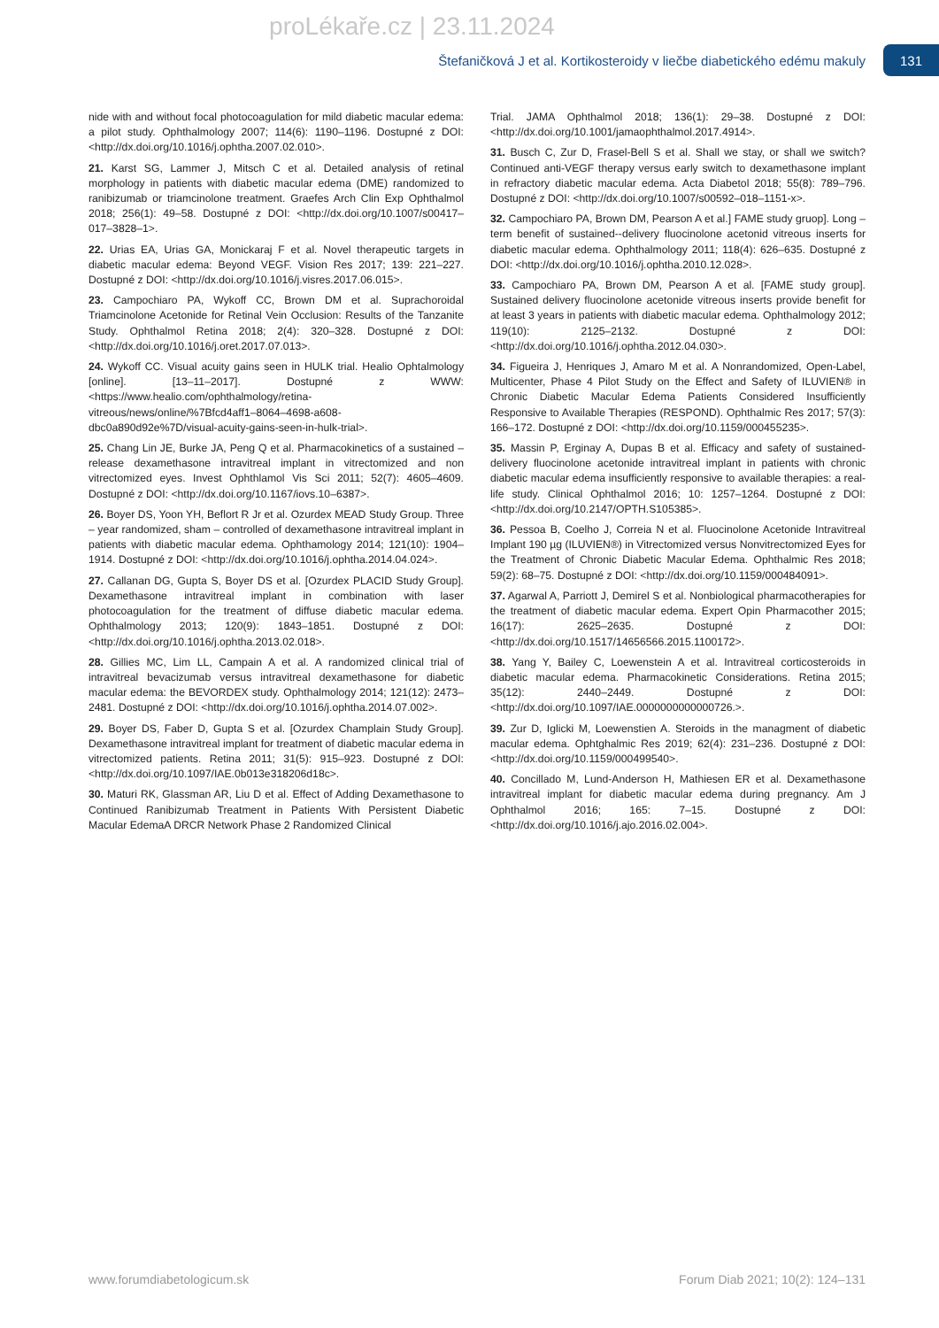proLékaře.cz | 23.11.2024
Štefaničková J et al. Kortikosteroidy v liečbe diabetického edému makuly 131
nide with and without focal photocoagulation for mild diabetic macular edema: a pilot study. Ophthalmology 2007; 114(6): 1190–1196. Dostupné z DOI: <http://dx.doi.org/10.1016/j.ophtha.2007.02.010>.
21. Karst SG, Lammer J, Mitsch C et al. Detailed analysis of retinal morphology in patients with diabetic macular edema (DME) randomized to ranibizumab or triamcinolone treatment. Graefes Arch Clin Exp Ophthalmol 2018; 256(1): 49–58. Dostupné z DOI: <http://dx.doi.org/10.1007/s00417–017–3828–1>.
22. Urias EA, Urias GA, Monickaraj F et al. Novel therapeutic targets in diabetic macular edema: Beyond VEGF. Vision Res 2017; 139: 221–227. Dostupné z DOI: <http://dx.doi.org/10.1016/j.visres.2017.06.015>.
23. Campochiaro PA, Wykoff CC, Brown DM et al. Suprachoroidal Triamcinolone Acetonide for Retinal Vein Occlusion: Results of the Tanzanite Study. Ophthalmol Retina 2018; 2(4): 320–328. Dostupné z DOI: <http://dx.doi.org/10.1016/j.oret.2017.07.013>.
24. Wykoff CC. Visual acuity gains seen in HULK trial. Healio Ophtalmology [online]. [13–11–2017]. Dostupné z WWW: <https://www.healio.com/ophthalmology/retina-vitreous/news/online/%7Bfcd4aff1–8064–4698-a608-dbc0a890d92e%7D/visual-acuity-gains-seen-in-hulk-trial>.
25. Chang Lin JE, Burke JA, Peng Q et al. Pharmacokinetics of a sustained – release dexamethasone intravitreal implant in vitrectomized and non vitrectomized eyes. Invest Ophthlamol Vis Sci 2011; 52(7): 4605–4609. Dostupné z DOI: <http://dx.doi.org/10.1167/iovs.10–6387>.
26. Boyer DS, Yoon YH, Beflort R Jr et al. Ozurdex MEAD Study Group. Three – year randomized, sham – controlled of dexamethasone intravitreal implant in patients with diabetic macular edema. Ophthamology 2014; 121(10): 1904–1914. Dostupné z DOI: <http://dx.doi.org/10.1016/j.ophtha.2014.04.024>.
27. Callanan DG, Gupta S, Boyer DS et al. [Ozurdex PLACID Study Group]. Dexamethasone intravitreal implant in combination with laser photocoagulation for the treatment of diffuse diabetic macular edema. Ophthalmology 2013; 120(9): 1843–1851. Dostupné z DOI: <http://dx.doi.org/10.1016/j.ophtha.2013.02.018>.
28. Gillies MC, Lim LL, Campain A et al. A randomized clinical trial of intravitreal bevacizumab versus intravitreal dexamethasone for diabetic macular edema: the BEVORDEX study. Ophthalmology 2014; 121(12): 2473–2481. Dostupné z DOI: <http://dx.doi.org/10.1016/j.ophtha.2014.07.002>.
29. Boyer DS, Faber D, Gupta S et al. [Ozurdex Champlain Study Group]. Dexamethasone intravitreal implant for treatment of diabetic macular edema in vitrectomized patients. Retina 2011; 31(5): 915–923. Dostupné z DOI: <http://dx.doi.org/10.1097/IAE.0b013e318206d18c>.
30. Maturi RK, Glassman AR, Liu D et al. Effect of Adding Dexamethasone to Continued Ranibizumab Treatment in Patients With Persistent Diabetic Macular EdemaA DRCR Network Phase 2 Randomized Clinical
Trial. JAMA Ophthalmol 2018; 136(1): 29–38. Dostupné z DOI: <http://dx.doi.org/10.1001/jamaophthalmol.2017.4914>.
31. Busch C, Zur D, Frasel-Bell S et al. Shall we stay, or shall we switch? Continued anti-VEGF therapy versus early switch to dexamethasone implant in refractory diabetic macular edema. Acta Diabetol 2018; 55(8): 789–796. Dostupné z DOI: <http://dx.doi.org/10.1007/s00592–018–1151-x>.
32. Campochiaro PA, Brown DM, Pearson A et al.] FAME study gruop]. Long –term benefit of sustained--delivery fluocinolone acetonid vitreous inserts for diabetic macular edema. Ophthalmology 2011; 118(4): 626–635. Dostupné z DOI: <http://dx.doi.org/10.1016/j.ophtha.2010.12.028>.
33. Campochiaro PA, Brown DM, Pearson A et al. [FAME study group]. Sustained delivery fluocinolone acetonide vitreous inserts provide benefit for at least 3 years in patients with diabetic macular edema. Ophthalmology 2012; 119(10): 2125–2132. Dostupné z DOI: <http://dx.doi.org/10.1016/j.ophtha.2012.04.030>.
34. Figueira J, Henriques J, Amaro M et al. A Nonrandomized, Open-Label, Multicenter, Phase 4 Pilot Study on the Effect and Safety of ILUVIEN® in Chronic Diabetic Macular Edema Patients Considered Insufficiently Responsive to Available Therapies (RESPOND). Ophthalmic Res 2017; 57(3): 166–172. Dostupné z DOI: <http://dx.doi.org/10.1159/000455235>.
35. Massin P, Erginay A, Dupas B et al. Efficacy and safety of sustained-delivery fluocinolone acetonide intravitreal implant in patients with chronic diabetic macular edema insufficiently responsive to available therapies: a real-life study. Clinical Ophthalmol 2016; 10: 1257–1264. Dostupné z DOI: <http://dx.doi.org/10.2147/OPTH.S105385>.
36. Pessoa B, Coelho J, Correia N et al. Fluocinolone Acetonide Intravitreal Implant 190 µg (ILUVIEN®) in Vitrectomized versus Nonvitrectomized Eyes for the Treatment of Chronic Diabetic Macular Edema. Ophthalmic Res 2018; 59(2): 68–75. Dostupné z DOI: <http://dx.doi.org/10.1159/000484091>.
37. Agarwal A, Parriott J, Demirel S et al. Nonbiological pharmacotherapies for the treatment of diabetic macular edema. Expert Opin Pharmacother 2015; 16(17): 2625–2635. Dostupné z DOI: <http://dx.doi.org/10.1517/14656566.2015.1100172>.
38. Yang Y, Bailey C, Loewenstein A et al. Intravitreal corticosteroids in diabetic macular edema. Pharmacokinetic Considerations. Retina 2015; 35(12): 2440–2449. Dostupné z DOI: <http://dx.doi.org/10.1097/IAE.0000000000000726.>.
39. Zur D, Iglicki M, Loewenstien A. Steroids in the managment of diabetic macular edema. Ophtghalmic Res 2019; 62(4): 231–236. Dostupné z DOI: <http://dx.doi.org/10.1159/000499540>.
40. Concillado M, Lund-Anderson H, Mathiesen ER et al. Dexamethasone intravitreal implant for diabetic macular edema during pregnancy. Am J Ophthalmol 2016; 165: 7–15. Dostupné z DOI: <http://dx.doi.org/10.1016/j.ajo.2016.02.004>.
www.forumdiabetologicum.sk Forum Diab 2021; 10(2): 124–131